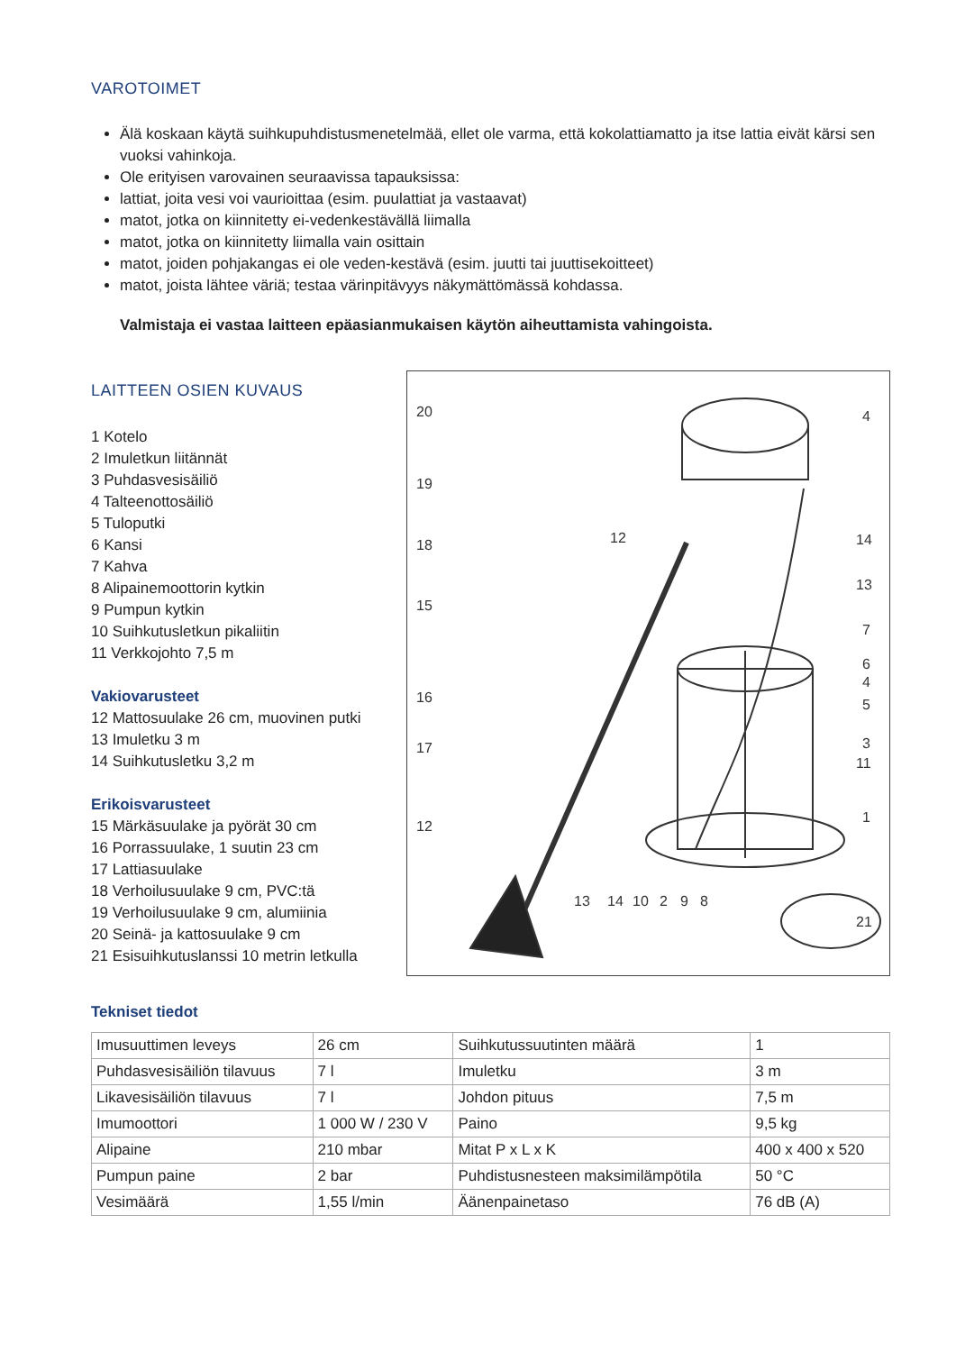VAROTOIMET
Älä koskaan käytä suihkupuhdistusmenetelmää, ellet ole varma, että kokolattiamatto ja itse lattia eivät kärsi sen vuoksi vahinkoja.
Ole erityisen varovainen seuraavissa tapauksissa:
lattiat, joita vesi voi vaurioittaa (esim. puulattiat ja vastaavat)
matot, jotka on kiinnitetty ei-vedenkestävällä liimalla
matot, jotka on kiinnitetty liimalla vain osittain
matot, joiden pohjakangas ei ole veden-kestävä (esim. juutti tai juuttisekoitteet)
matot, joista lähtee väriä; testaa värinpitävyys näkymättömässä kohdassa.
Valmistaja ei vastaa laitteen epäasianmukaisen käytön aiheuttamista vahingoista.
LAITTEEN OSIEN KUVAUS
1 Kotelo
2 Imuletkun liitännät
3 Puhdasvesisäiliö
4 Talteenottosäiliö
5 Tuloputki
6 Kansi
7 Kahva
8 Alipainemoottorin kytkin
9 Pumpun kytkin
10 Suihkutusletkun pikaliitin
11 Verkkojohto 7,5 m
Vakiovarusteet
12 Mattosuulake 26 cm, muovinen putki
13 Imuletku 3 m
14 Suihkutusletku 3,2 m
Erikoisvarusteet
15 Märkäsuulake ja pyörät 30 cm
16 Porrassuulake, 1 suutin 23 cm
17 Lattiasuulake
18 Verhoilusuulake 9 cm, PVC:tä
19 Verhoilusuulake 9 cm, alumiinia
20 Seinä- ja kattosuulake 9 cm
21 Esisuihkutuslanssi 10 metrin letkulla
20
19
18
15
16
17
12
12
4
14
13
7
6
4
5
3
11
1
21
13
14
10
2
9
8
Tekniset tiedot
| Imusuuttimen leveys | 26 cm | Suihkutussuutinten määrä | 1 |
| Puhdasvesisäiliön tilavuus | 7 l | Imuletku | 3 m |
| Likavesisäiliön tilavuus | 7 l | Johdon pituus | 7,5 m |
| Imumoottori | 1 000 W / 230 V | Paino | 9,5 kg |
| Alipaine | 210 mbar | Mitat P x L x K | 400 x 400 x 520 |
| Pumpun paine | 2 bar | Puhdistusnesteen maksimilämpötila | 50 °C |
| Vesimäärä | 1,55 l/min | Äänenpainetaso | 76 dB (A) |